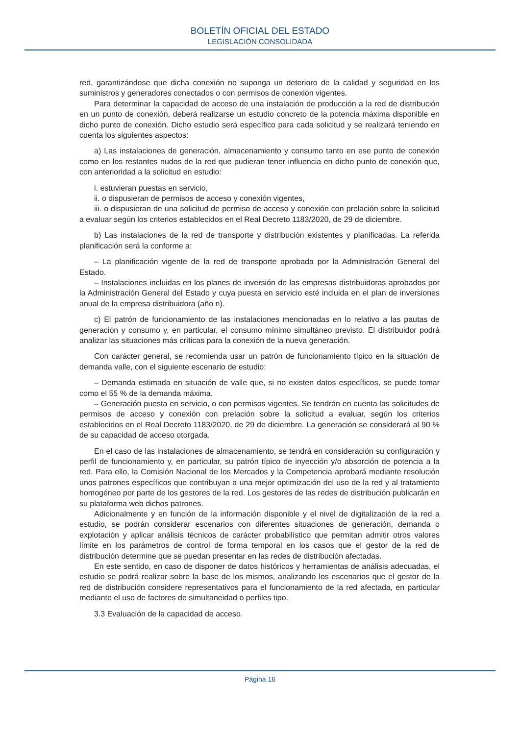BOLETÍN OFICIAL DEL ESTADO
LEGISLACIÓN CONSOLIDADA
red, garantizándose que dicha conexión no suponga un deterioro de la calidad y seguridad en los suministros y generadores conectados o con permisos de conexión vigentes.
Para determinar la capacidad de acceso de una instalación de producción a la red de distribución en un punto de conexión, deberá realizarse un estudio concreto de la potencia máxima disponible en dicho punto de conexión. Dicho estudio será específico para cada solicitud y se realizará teniendo en cuenta los siguientes aspectos:
a) Las instalaciones de generación, almacenamiento y consumo tanto en ese punto de conexión como en los restantes nudos de la red que pudieran tener influencia en dicho punto de conexión que, con anterioridad a la solicitud en estudio:
i. estuvieran puestas en servicio,
ii. o dispusieran de permisos de acceso y conexión vigentes,
iii. o dispusieran de una solicitud de permiso de acceso y conexión con prelación sobre la solicitud a evaluar según los criterios establecidos en el Real Decreto 1183/2020, de 29 de diciembre.
b) Las instalaciones de la red de transporte y distribución existentes y planificadas. La referida planificación será la conforme a:
– La planificación vigente de la red de transporte aprobada por la Administración General del Estado.
– Instalaciones incluidas en los planes de inversión de las empresas distribuidoras aprobados por la Administración General del Estado y cuya puesta en servicio esté incluida en el plan de inversiones anual de la empresa distribuidora (año n).
c) El patrón de funcionamiento de las instalaciones mencionadas en lo relativo a las pautas de generación y consumo y, en particular, el consumo mínimo simultáneo previsto. El distribuidor podrá analizar las situaciones más críticas para la conexión de la nueva generación.
Con carácter general, se recomienda usar un patrón de funcionamiento típico en la situación de demanda valle, con el siguiente escenario de estudio:
– Demanda estimada en situación de valle que, si no existen datos específicos, se puede tomar como el 55 % de la demanda máxima.
– Generación puesta en servicio, o con permisos vigentes. Se tendrán en cuenta las solicitudes de permisos de acceso y conexión con prelación sobre la solicitud a evaluar, según los criterios establecidos en el Real Decreto 1183/2020, de 29 de diciembre. La generación se considerará al 90 % de su capacidad de acceso otorgada.
En el caso de las instalaciones de almacenamiento, se tendrá en consideración su configuración y perfil de funcionamiento y, en particular, su patrón típico de inyección y/o absorción de potencia a la red. Para ello, la Comisión Nacional de los Mercados y la Competencia aprobará mediante resolución unos patrones específicos que contribuyan a una mejor optimización del uso de la red y al tratamiento homogéneo por parte de los gestores de la red. Los gestores de las redes de distribución publicarán en su plataforma web dichos patrones.
Adicionalmente y en función de la información disponible y el nivel de digitalización de la red a estudio, se podrán considerar escenarios con diferentes situaciones de generación, demanda o explotación y aplicar análisis técnicos de carácter probabilístico que permitan admitir otros valores límite en los parámetros de control de forma temporal en los casos que el gestor de la red de distribución determine que se puedan presentar en las redes de distribución afectadas.
En este sentido, en caso de disponer de datos históricos y herramientas de análisis adecuadas, el estudio se podrá realizar sobre la base de los mismos, analizando los escenarios que el gestor de la red de distribución considere representativos para el funcionamiento de la red afectada, en particular mediante el uso de factores de simultaneidad o perfiles tipo.
3.3 Evaluación de la capacidad de acceso.
Página 16